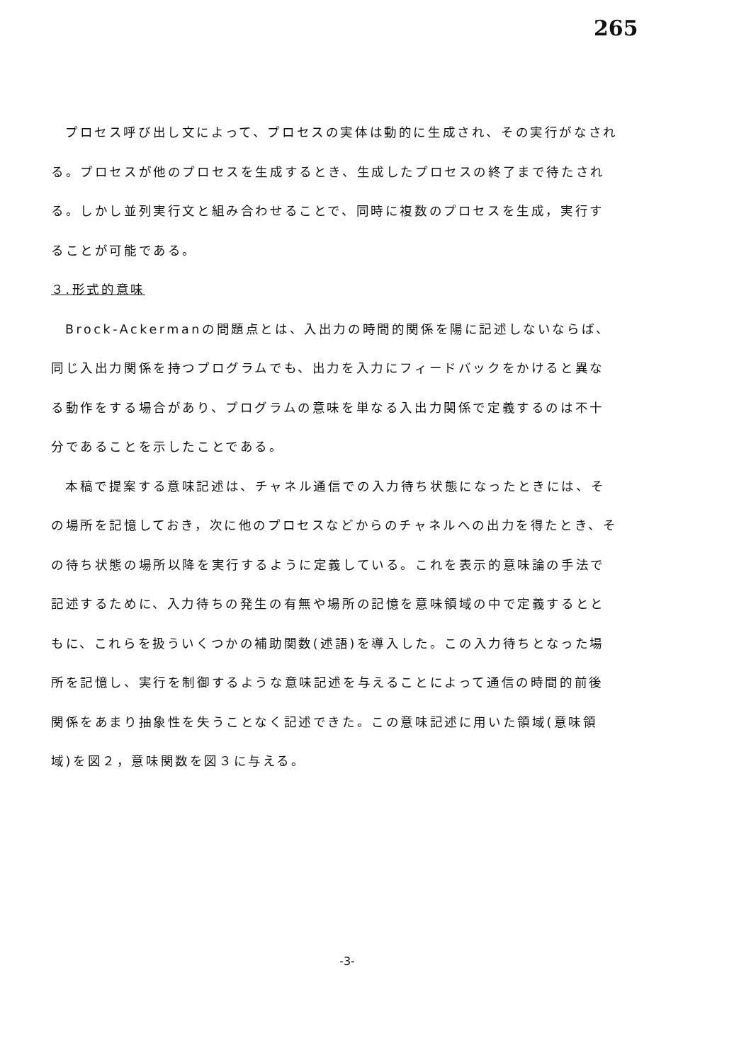265
プロセス呼び出し文によって、プロセスの実体は動的に生成され、その実行がなされる。プロセスが他のプロセスを生成するとき、生成したプロセスの終了まで待たされる。しかし並列実行文と組み合わせることで、同時に複数のプロセスを生成，実行することが可能である。
３.形式的意味
Brock-Ackermanの問題点とは、入出力の時間的関係を陽に記述しないならば、同じ入出力関係を持つプログラムでも、出力を入力にフィードバックをかけると異なる動作をする場合があり、プログラムの意味を単なる入出力関係で定義するのは不十分であることを示したことである。
本稿で提案する意味記述は、チャネル通信での入力待ち状態になったときには、その場所を記憶しておき，次に他のプロセスなどからのチャネルへの出力を得たとき、その待ち状態の場所以降を実行するように定義している。これを表示的意味論の手法で記述するために、入力待ちの発生の有無や場所の記憶を意味領域の中で定義するとともに、これらを扱ういくつかの補助関数(述語)を導入した。この入力待ちとなった場所を記憶し、実行を制御するような意味記述を与えることによって通信の時間的前後関係をあまり抽象性を失うことなく記述できた。この意味記述に用いた領域(意味領域)を図２，意味関数を図３に与える。
-3-